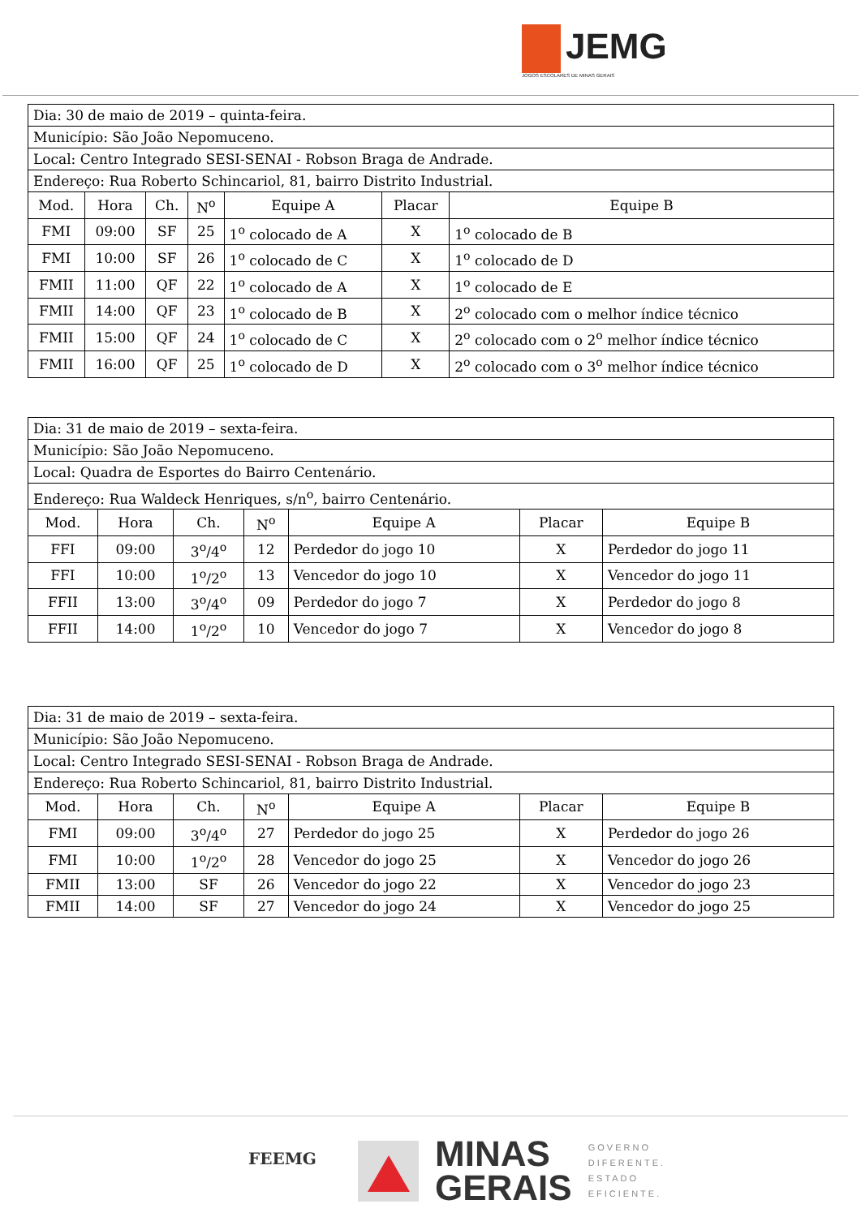JEMG
JOGOS ESCOLARES DE MINAS GERAIS
| Dia: 30 de maio de 2019 – quinta-feira. | | | | | | |
| Município: São João Nepomuceno. | | | | | | |
| Local: Centro Integrado SESI-SENAI - Robson Braga de Andrade. | | | | | | |
| Endereço: Rua Roberto Schincariol, 81, bairro Distrito Industrial. | | | | | | |
| Mod. | Hora | Ch. | N<sup>o</sup> | Equipe A | Placar | Equipe B |
| FMI | 09:00 | SF | 25 | 1<sup>o</sup> colocado de A | X | 1<sup>o</sup> colocado de B |
| FMI | 10:00 | SF | 26 | 1<sup>o</sup> colocado de C | X | 1<sup>o</sup> colocado de D |
| FMII | 11:00 | QF | 22 | 1<sup>o</sup> colocado de A | X | 1<sup>o</sup> colocado de E |
| FMII | 14:00 | QF | 23 | 1<sup>o</sup> colocado de B | X | 2<sup>o</sup> colocado com o melhor índice técnico |
| FMII | 15:00 | QF | 24 | 1<sup>o</sup> colocado de C | X | 2<sup>o</sup> colocado com o 2<sup>o</sup> melhor índice técnico |
| FMII | 16:00 | QF | 25 | 1<sup>o</sup> colocado de D | X | 2<sup>o</sup> colocado com o 3<sup>o</sup> melhor índice técnico |
| Dia: 31 de maio de 2019 – sexta-feira. | | | | | | |
| Município: São João Nepomuceno. | | | | | | |
| Local: Quadra de Esportes do Bairro Centenário. | | | | | | |
| Endereço: Rua Waldeck Henriques, s/n<sup>o</sup>, bairro Centenário. | | | | | | |
| Mod. | Hora | Ch. | N<sup>o</sup> | Equipe A | Placar | Equipe B |
| FFI | 09:00 | 3<sup>o</sup>/4<sup>o</sup> | 12 | Perdedor do jogo 10 | X | Perdedor do jogo 11 |
| FFI | 10:00 | 1<sup>o</sup>/2<sup>o</sup> | 13 | Vencedor do jogo 10 | X | Vencedor do jogo 11 |
| FFII | 13:00 | 3<sup>o</sup>/4<sup>o</sup> | 09 | Perdedor do jogo 7 | X | Perdedor do jogo 8 |
| FFII | 14:00 | 1<sup>o</sup>/2<sup>o</sup> | 10 | Vencedor do jogo 7 | X | Vencedor do jogo 8 |
| Dia: 31 de maio de 2019 – sexta-feira. | | | | | | |
| Município: São João Nepomuceno. | | | | | | |
| Local: Centro Integrado SESI-SENAI - Robson Braga de Andrade. | | | | | | |
| Endereço: Rua Roberto Schincariol, 81, bairro Distrito Industrial. | | | | | | |
| Mod. | Hora | Ch. | N<sup>o</sup> | Equipe A | Placar | Equipe B |
| FMI | 09:00 | 3<sup>o</sup>/4<sup>o</sup> | 27 | Perdedor do jogo 25 | X | Perdedor do jogo 26 |
| FMI | 10:00 | 1<sup>o</sup>/2<sup>o</sup> | 28 | Vencedor do jogo 25 | X | Vencedor do jogo 26 |
| FMII | 13:00 | SF | 26 | Vencedor do jogo 22 | X | Vencedor do jogo 23 |
| FMII | 14:00 | SF | 27 | Vencedor do jogo 24 | X | Vencedor do jogo 25 |
FEEMG
MINAS
GERAIS
GOVERNO
DIFERENTE.
ESTADO
EFICIENTE.